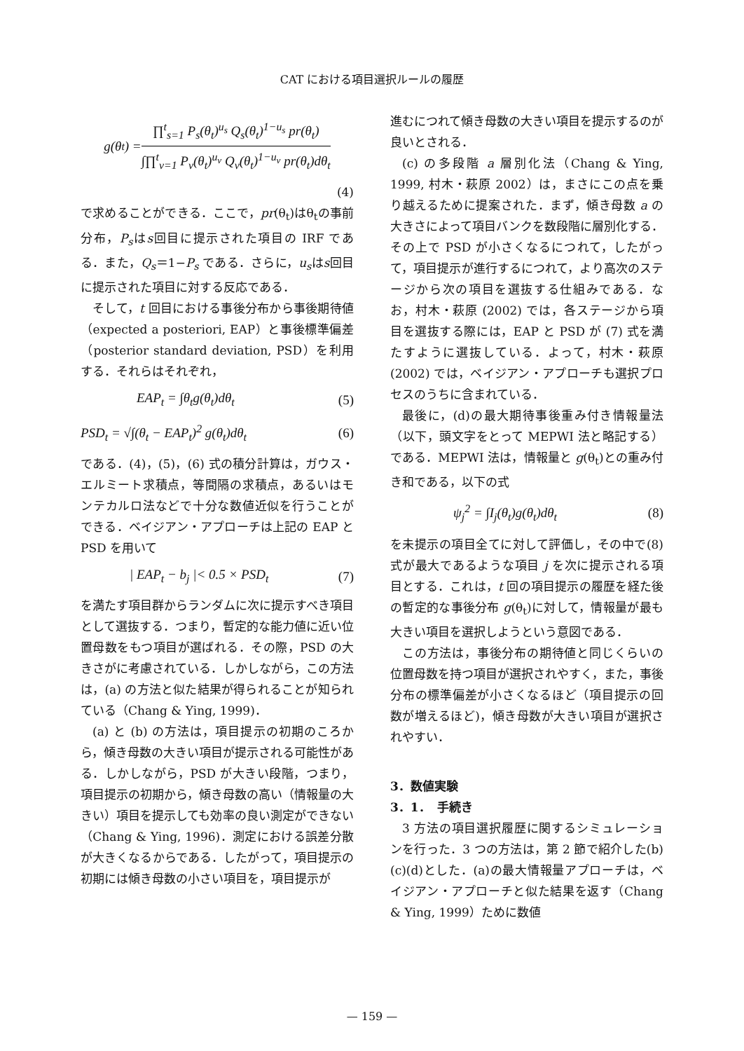CAT における項目選択ルールの履歴
g(θ<sub>t</sub>) = ∏<sup>t</sup><sub>s=1</sub> P<sub>s</sub>(θ<sub>t</sub>)<sup>u<sub>s</sub></sup> Q<sub>s</sub>(θ<sub>t</sub>)<sup>1−u<sub>s</sub></sup> pr(θ<sub>t</sub>) ∫∏<sup>t</sup><sub>v=1</sub> P<sub>v</sub>(θ<sub>t</sub>)<sup>u<sub>v</sub></sup> Q<sub>v</sub>(θ<sub>t</sub>)<sup>1−u<sub>v</sub></sup> pr(θ<sub>t</sub>)dθ<sub>t</sub>
(4)
で求めることができる．ここで，pr(θ<sub>t</sub>)はθ<sub>t</sub>の事前分布，P<sub>s</sub>はs回目に提示された項目の IRF である．また，Q<sub>s</sub>＝1−P<sub>s</sub> である．さらに，u<sub>s</sub>はs回目に提示された項目に対する反応である．
そして，t 回目における事後分布から事後期待値（expected a posteriori, EAP）と事後標準偏差（posterior standard deviation, PSD）を利用する．それらはそれぞれ，
EAP<sub>t</sub> = ∫θ<sub>t</sub>g(θ<sub>t</sub>)dθ<sub>t</sub> (5)
PSD<sub>t</sub> = √∫(θ<sub>t</sub> − EAP<sub>t</sub>)<sup>2</sup> g(θ<sub>t</sub>)dθ<sub>t</sub> (6)
である．(4)，(5)，(6) 式の積分計算は，ガウス・エルミート求積点，等間隔の求積点，あるいはモンテカルロ法などで十分な数値近似を行うことができる．ベイジアン・アプローチは上記の EAP と PSD を用いて
| EAP<sub>t</sub> − b<sub>j</sub> |< 0.5 × PSD<sub>t</sub> (7)
を満たす項目群からランダムに次に提示すべき項目として選抜する．つまり，暫定的な能力値に近い位置母数をもつ項目が選ばれる．その際，PSD の大きさがに考慮されている．しかしながら，この方法は，(a) の方法と似た結果が得られることが知られている（Chang & Ying, 1999)．
(a) と (b) の方法は，項目提示の初期のころから，傾き母数の大きい項目が提示される可能性がある．しかしながら，PSD が大きい段階，つまり，項目提示の初期から，傾き母数の高い（情報量の大きい）項目を提示しても効率の良い測定ができない（Chang & Ying, 1996)．測定における誤差分散が大きくなるからである．したがって，項目提示の初期には傾き母数の小さい項目を，項目提示が
進むにつれて傾き母数の大きい項目を提示するのが良いとされる．
(c) の多段階 a 層別化法（Chang & Ying, 1999, 村木・萩原 2002）は，まさにこの点を乗り越えるために提案された．まず，傾き母数 a の大きさによって項目バンクを数段階に層別化する．その上で PSD が小さくなるにつれて，したがって，項目提示が進行するにつれて，より高次のステージから次の項目を選抜する仕組みである．なお，村木・萩原 (2002) では，各ステージから項目を選抜する際には，EAP と PSD が (7) 式を満たすように選抜している．よって，村木・萩原 (2002) では，ベイジアン・アプローチも選択プロセスのうちに含まれている．
最後に，(d)の最大期待事後重み付き情報量法（以下，頭文字をとって MEPWI 法と略記する）である．MEPWI 法は，情報量と g(θ<sub>t</sub>)との重み付き和である，以下の式
ψ<sub>j</sub><sup>2</sup> = ∫I<sub>j</sub>(θ<sub>t</sub>)g(θ<sub>t</sub>)dθ<sub>t</sub> (8)
を未提示の項目全てに対して評価し，その中で(8)式が最大であるような項目 j を次に提示される項目とする．これは，t 回の項目提示の履歴を経た後の暫定的な事後分布 g(θ<sub>t</sub>)に対して，情報量が最も大きい項目を選択しようという意図である．
この方法は，事後分布の期待値と同じくらいの位置母数を持つ項目が選択されやすく，また，事後分布の標準偏差が小さくなるほど（項目提示の回数が増えるほど)，傾き母数が大きい項目が選択されやすい．
3．数値実験
3．1．　手続き
3 方法の項目選択履歴に関するシミュレーションを行った．3 つの方法は，第 2 節で紹介した(b)(c)(d)とした．(a)の最大情報量アプローチは，ベイジアン・アプローチと似た結果を返す（Chang & Ying, 1999）ために数値
— 159 —